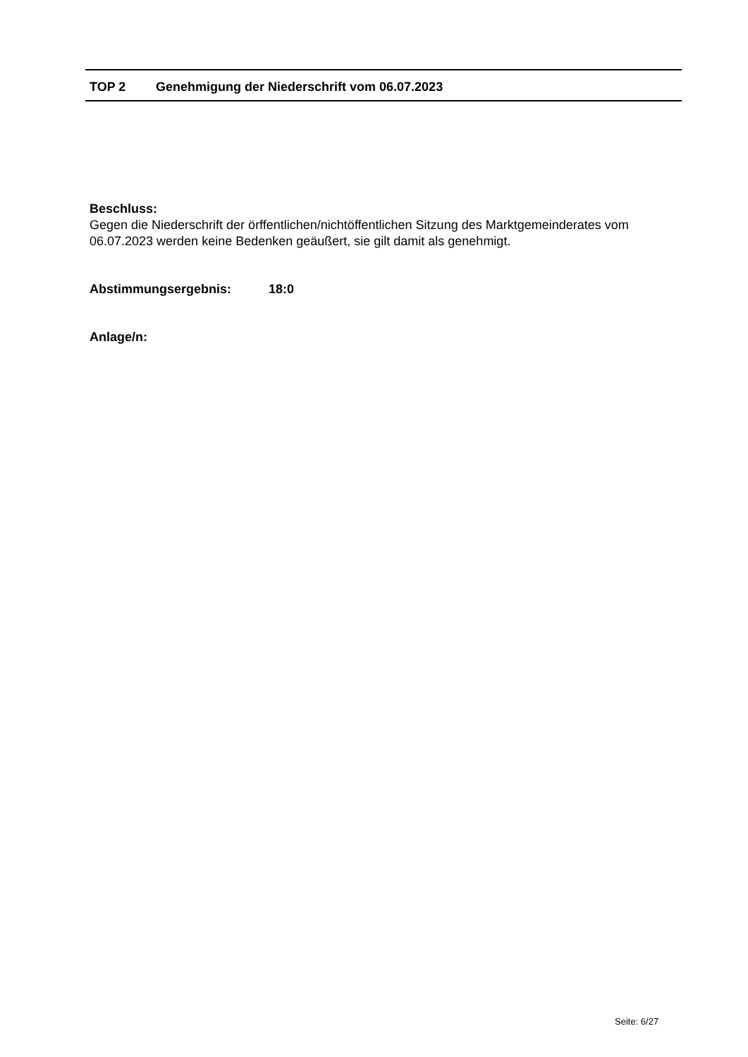TOP 2 Genehmigung der Niederschrift vom 06.07.2023
Beschluss:
Gegen die Niederschrift der örffentlichen/nichtöffentlichen Sitzung des Marktgemeinderates vom 06.07.2023 werden keine Bedenken geäußert, sie gilt damit als genehmigt.
Abstimmungsergebnis: 18:0
Anlage/n:
Seite: 6/27